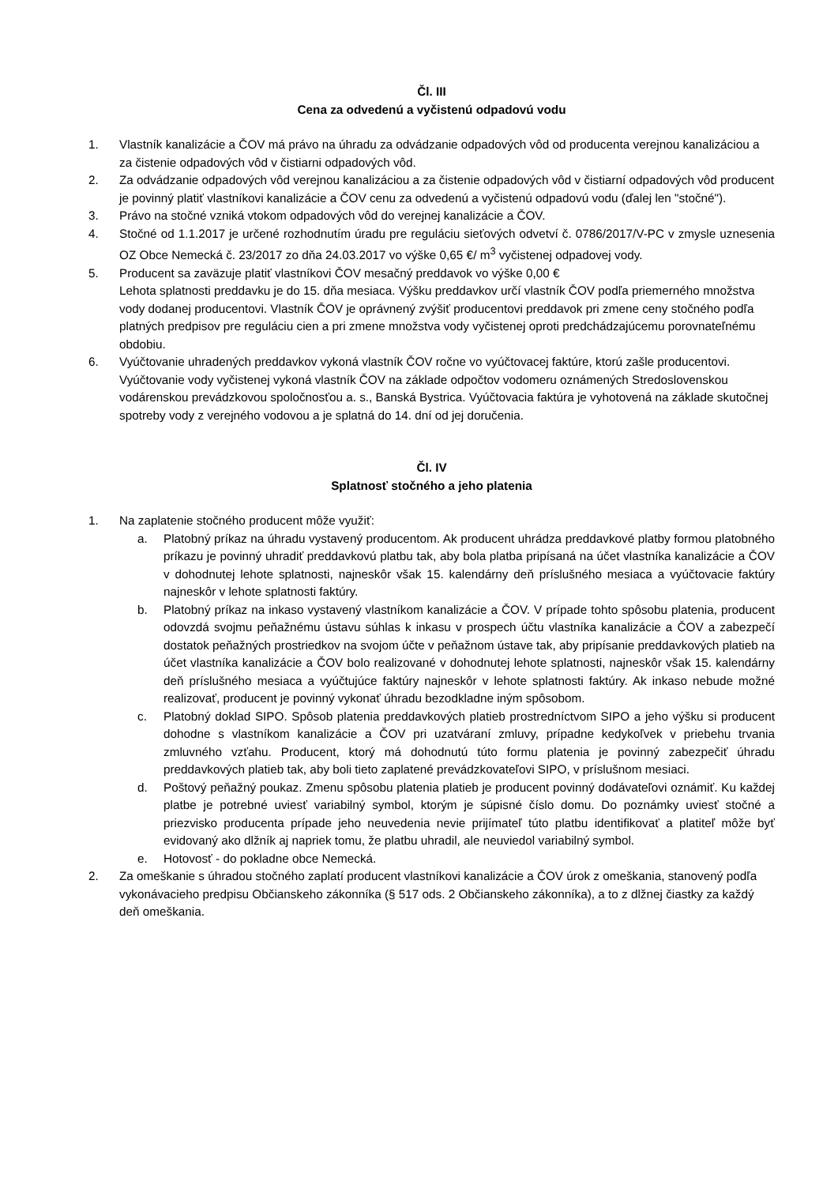Čl. III
Cena za odvedenú a vyčistenú odpadovú vodu
1. Vlastník kanalizácie a ČOV má právo na úhradu za odvádzanie odpadových vôd od producenta verejnou kanalizáciou a za čistenie odpadových vôd v čistiarni odpadových vôd.
2. Za odvádzanie odpadových vôd verejnou kanalizáciou a za čistenie odpadových vôd v čistiarní odpadových vôd producent je povinný platiť vlastníkovi kanalizácie a ČOV cenu za odvedenú a vyčistenú odpadovú vodu (ďalej len "stočné").
3. Právo na stočné vzniká vtokom odpadových vôd do verejnej kanalizácie a ČOV.
4. Stočné od 1.1.2017 je určené rozhodnutím úradu pre reguláciu sieťových odvetví č. 0786/2017/V-PC v zmysle uznesenia OZ Obce Nemecká č. 23/2017 zo dňa 24.03.2017 vo výške 0,65 €/ m<sup>3</sup> vyčistenej odpadovej vody.
5. Producent sa zaväzuje platiť vlastníkovi ČOV mesačný preddavok vo výške 0,00 €
Lehota splatnosti preddavku je do 15. dňa mesiaca. Výšku preddavkov určí vlastník ČOV podľa priemerného množstva vody dodanej producentovi. Vlastník ČOV je oprávnený zvýšiť producentovi preddavok pri zmene ceny stočného podľa platných predpisov pre reguláciu cien a pri zmene množstva vody vyčistenej oproti predchádzajúcemu porovnateľnému obdobiu.
6. Vyúčtovanie uhradených preddavkov vykoná vlastník ČOV ročne vo vyúčtovacej faktúre, ktorú zašle producentovi. Vyúčtovanie vody vyčistenej vykoná vlastník ČOV na základe odpočtov vodomeru oznámených Stredoslovenskou vodárenskou prevádzkovou spoločnosťou a. s., Banská Bystrica. Vyúčtovacia faktúra je vyhotovená na základe skutočnej spotreby vody z verejného vodovou a je splatná do 14. dní od jej doručenia.
Čl. IV
Splatnosť stočného a jeho platenia
1. Na zaplatenie stočného producent môže využiť:
a. Platobný príkaz na úhradu vystavený producentom. Ak producent uhrádza preddavkové platby formou platobného príkazu je povinný uhradiť preddavkovú platbu tak, aby bola platba pripísaná na účet vlastníka kanalizácie a ČOV v dohodnutej lehote splatnosti, najneskôr však 15. kalendárny deň príslušného mesiaca a vyúčtovacie faktúry najneskôr v lehote splatnosti faktúry.
b. Platobný príkaz na inkaso vystavený vlastníkom kanalizácie a ČOV. V prípade tohto spôsobu platenia, producent odovzdá svojmu peňažnému ústavu súhlas k inkasu v prospech účtu vlastníka kanalizácie a ČOV a zabezpečí dostatok peňažných prostriedkov na svojom účte v peňažnom ústave tak, aby pripísanie preddavkových platieb na účet vlastníka kanalizácie a ČOV bolo realizované v dohodnutej lehote splatnosti, najneskôr však 15. kalendárny deň príslušného mesiaca a vyúčtujúce faktúry najneskôr v lehote splatnosti faktúry. Ak inkaso nebude možné realizovať, producent je povinný vykonať úhradu bezodkladne iným spôsobom.
c. Platobný doklad SIPO. Spôsob platenia preddavkových platieb prostredníctvom SIPO a jeho výšku si producent dohodne s vlastníkom kanalizácie a ČOV pri uzatváraní zmluvy, prípadne kedykoľvek v priebehu trvania zmluvného vzťahu. Producent, ktorý má dohodnutú túto formu platenia je povinný zabezpečiť úhradu preddavkových platieb tak, aby boli tieto zaplatené prevádzkovateľovi SIPO, v príslušnom mesiaci.
d. Poštový peňažný poukaz. Zmenu spôsobu platenia platieb je producent povinný dodávateľovi oznámiť. Ku každej platbe je potrebné uviesť variabilný symbol, ktorým je súpisné číslo domu. Do poznámky uviesť stočné a priezvisko producenta prípade jeho neuvedenia nevie prijímateľ túto platbu identifikovať a platiteľ môže byť evidovaný ako dlžník aj napriek tomu, že platbu uhradil, ale neuviedol variabilný symbol.
e. Hotovosť - do pokladne obce Nemecká.
2. Za omeškanie s úhradou stočného zaplatí producent vlastníkovi kanalizácie a ČOV úrok z omeškania, stanovený podľa vykonávacieho predpisu Občianskeho zákonníka (§ 517 ods. 2 Občianskeho zákonníka), a to z dlžnej čiastky za každý deň omeškania.